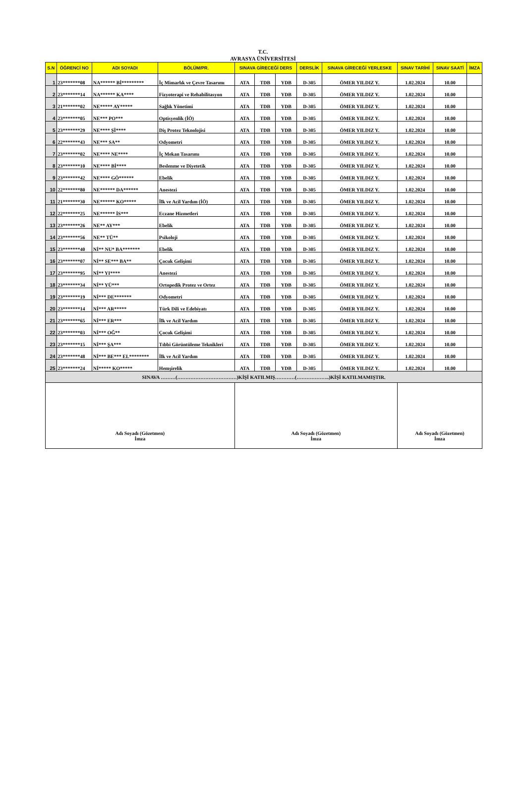T.C.
AVRASYA ÜNİVERSİTESİ
| S.N | ÖĞRENCİ NO | ADI SOYADI | BÖLÜM/PR. | SINAVA GİRECEĞİ DERS | | | DERSLİK | SINAVA GİRECEĞİ YERLESKE | SINAV TARİHİ | SINAV SAATİ | İMZA |
| --- | --- | --- | --- | --- | --- | --- | --- | --- | --- | --- | --- |
| 1 | 23*******08 | NA****** Bİ********* | İç Mimarlık ve Çevre Tasarımı | ATA | TDB | YDB | D-305 | ÖMER YILDIZ Y. | 1.02.2024 | 10.00 | |
| 2 | 23*******14 | NA****** KA**** | Fizyoterapi ve Rehabilitasyon | ATA | TDB | YDB | D-305 | ÖMER YILDIZ Y. | 1.02.2024 | 10.00 | |
| 3 | 21*******02 | NE***** AY***** | Sağlık Yönetimi | ATA | TDB | YDB | D-305 | ÖMER YILDIZ Y. | 1.02.2024 | 10.00 | |
| 4 | 23*******05 | NE*** PO*** | Optisyenlik (İÖ) | ATA | TDB | YDB | D-305 | ÖMER YILDIZ Y. | 1.02.2024 | 10.00 | |
| 5 | 23*******29 | NE**** Şİ**** | Diş Protez Teknolojisi | ATA | TDB | YDB | D-305 | ÖMER YILDIZ Y. | 1.02.2024 | 10.00 | |
| 6 | 22*******43 | NE*** SA** | Odyometri | ATA | TDB | YDB | D-305 | ÖMER YILDIZ Y. | 1.02.2024 | 10.00 | |
| 7 | 23*******02 | NE**** NE**** | İç Mekan Tasarımı | ATA | TDB | YDB | D-305 | ÖMER YILDIZ Y. | 1.02.2024 | 10.00 | |
| 8 | 23*******10 | NE**** Bİ**** | Beslenme ve Diyetetik | ATA | TDB | YDB | D-305 | ÖMER YILDIZ Y. | 1.02.2024 | 10.00 | |
| 9 | 23*******42 | NE**** GÖ****** | Ebelik | ATA | TDB | YDB | D-305 | ÖMER YILDIZ Y. | 1.02.2024 | 10.00 | |
| 10 | 22*******80 | NE****** DA****** | Anestezi | ATA | TDB | YDB | D-305 | ÖMER YILDIZ Y. | 1.02.2024 | 10.00 | |
| 11 | 21*******30 | NE****** KO***** | İlk ve Acil Yardım (İÖ) | ATA | TDB | YDB | D-305 | ÖMER YILDIZ Y. | 1.02.2024 | 10.00 | |
| 12 | 22*******25 | NE****** İS*** | Eczane Hizmetleri | ATA | TDB | YDB | D-305 | ÖMER YILDIZ Y. | 1.02.2024 | 10.00 | |
| 13 | 23*******26 | NE** AY*** | Ebelik | ATA | TDB | YDB | D-305 | ÖMER YILDIZ Y. | 1.02.2024 | 10.00 | |
| 14 | 23*******56 | NE** TÜ** | Psikoloji | ATA | TDB | YDB | D-305 | ÖMER YILDIZ Y. | 1.02.2024 | 10.00 | |
| 15 | 23*******40 | Nİ** NU* BA******* | Ebelik | ATA | TDB | YDB | D-305 | ÖMER YILDIZ Y. | 1.02.2024 | 10.00 | |
| 16 | 23*******07 | Nİ** SE*** BA** | Çocuk Gelişimi | ATA | TDB | YDB | D-305 | ÖMER YILDIZ Y. | 1.02.2024 | 10.00 | |
| 17 | 23*******95 | Nİ** YI**** | Anestezi | ATA | TDB | YDB | D-305 | ÖMER YILDIZ Y. | 1.02.2024 | 10.00 | |
| 18 | 23*******34 | Nİ** YÜ*** | Ortopedik Protez ve Ortez | ATA | TDB | YDB | D-305 | ÖMER YILDIZ Y. | 1.02.2024 | 10.00 | |
| 19 | 23*******19 | Nİ*** DE******* | Odyometri | ATA | TDB | YDB | D-305 | ÖMER YILDIZ Y. | 1.02.2024 | 10.00 | |
| 20 | 23*******14 | Nİ*** AR***** | Türk Dili ve Edebiyatı | ATA | TDB | YDB | D-305 | ÖMER YILDIZ Y. | 1.02.2024 | 10.00 | |
| 21 | 23*******65 | Nİ*** ER*** | İlk ve Acil Yardım | ATA | TDB | YDB | D-305 | ÖMER YILDIZ Y. | 1.02.2024 | 10.00 | |
| 22 | 23*******03 | Nİ*** OĞ** | Çocuk Gelişimi | ATA | TDB | YDB | D-305 | ÖMER YILDIZ Y. | 1.02.2024 | 10.00 | |
| 23 | 23*******15 | Nİ*** ŞA*** | Tıbbi Görüntüleme Teknikleri | ATA | TDB | YDB | D-305 | ÖMER YILDIZ Y. | 1.02.2024 | 10.00 | |
| 24 | 23*******48 | Nİ*** BE*** EL******** | İlk ve Acil Yardım | ATA | TDB | YDB | D-305 | ÖMER YILDIZ Y. | 1.02.2024 | 10.00 | |
| 25 | 23*******24 | Nİ***** KO***** | Hemşirelik | ATA | TDB | YDB | D-305 | ÖMER YILDIZ Y. | 1.02.2024 | 10.00 | |
| SINAVA ………(………………………………)KİŞİ KATILMIŞ…………(………………..)KİŞİ KATILMAMIŞTIR. | | | | | | | | | | | |
| Adı Soyadı (Gözetmen) İmza | | | | Adı Soyadı (Gözetmen) İmza | | | | | Adı Soyadı (Gözetmen) İmza | | |